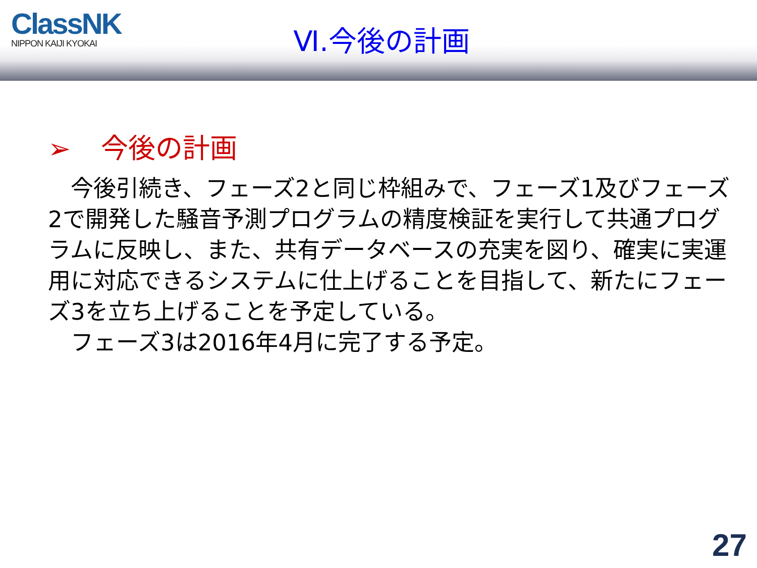ClassNK
NIPPON KAIJI KYOKAI
Ⅵ.今後の計画
➢ 今後の計画
　今後引続き、フェーズ2と同じ枠組みで、フェーズ1及びフェーズ2で開発した騒音予測プログラムの精度検証を実行して共通プログラムに反映し、また、共有データベースの充実を図り、確実に実運用に対応できるシステムに仕上げることを目指して、新たにフェーズ3を立ち上げることを予定している。
　フェーズ3は2016年4月に完了する予定。
27